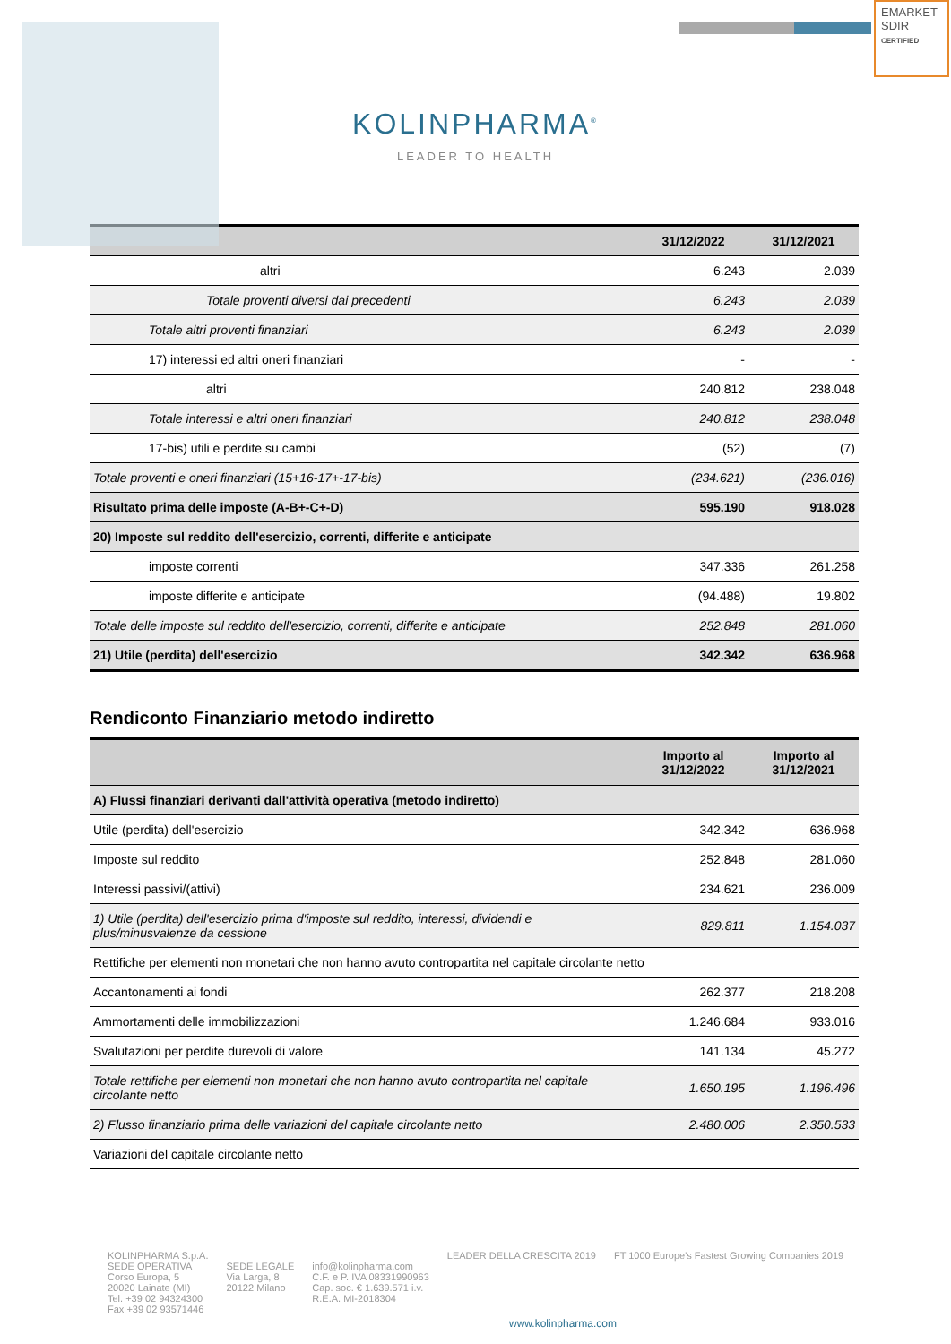EMARKET
SDIR
CERTIFIED
KOLINPHARMA<sup>®</sup>
LEADER TO HEALTH
| | 31/12/2022 | 31/12/2021 |
| --- | --- | --- |
| altri | 6.243 | 2.039 |
| Totale proventi diversi dai precedenti | 6.243 | 2.039 |
| Totale altri proventi finanziari | 6.243 | 2.039 |
| 17) interessi ed altri oneri finanziari | - | - |
| altri | 240.812 | 238.048 |
| Totale interessi e altri oneri finanziari | 240.812 | 238.048 |
| 17-bis) utili e perdite su cambi | (52) | (7) |
| Totale proventi e oneri finanziari (15+16-17+-17-bis) | (234.621) | (236.016) |
| Risultato prima delle imposte (A-B+-C+-D) | 595.190 | 918.028 |
| 20) Imposte sul reddito dell'esercizio, correnti, differite e anticipate | | |
| imposte correnti | 347.336 | 261.258 |
| imposte differite e anticipate | (94.488) | 19.802 |
| Totale delle imposte sul reddito dell'esercizio, correnti, differite e anticipate | 252.848 | 281.060 |
| 21) Utile (perdita) dell'esercizio | 342.342 | 636.968 |
Rendiconto Finanziario metodo indiretto
| | Importo al 31/12/2022 | Importo al 31/12/2021 |
| --- | --- | --- |
| A) Flussi finanziari derivanti dall'attività operativa (metodo indiretto) | | |
| Utile (perdita) dell'esercizio | 342.342 | 636.968 |
| Imposte sul reddito | 252.848 | 281.060 |
| Interessi passivi/(attivi) | 234.621 | 236.009 |
| 1) Utile (perdita) dell'esercizio prima d'imposte sul reddito, interessi, dividendi e plus/minusvalenze da cessione | 829.811 | 1.154.037 |
| Rettifiche per elementi non monetari che non hanno avuto contropartita nel capitale circolante netto | | |
| Accantonamenti ai fondi | 262.377 | 218.208 |
| Ammortamenti delle immobilizzazioni | 1.246.684 | 933.016 |
| Svalutazioni per perdite durevoli di valore | 141.134 | 45.272 |
| Totale rettifiche per elementi non monetari che non hanno avuto contropartita nel capitale circolante netto | 1.650.195 | 1.196.496 |
| 2) Flusso finanziario prima delle variazioni del capitale circolante netto | 2.480.006 | 2.350.533 |
| Variazioni del capitale circolante netto | | |
KOLINPHARMA S.p.A.
SEDE OPERATIVA
Corso Europa, 5
20020 Lainate (MI)
Tel. +39 02 94324300
Fax +39 02 93571446
SEDE LEGALE
Via Larga, 8
20122 Milano
info@kolinpharma.com
C.F. e P. IVA 08331990963
Cap. soc. € 1.639.571 i.v.
R.E.A. MI-2018304
LEADER DELLA CRESCITA 2019 FT 1000 Europe's Fastest Growing Companies 2019
www.kolinpharma.com